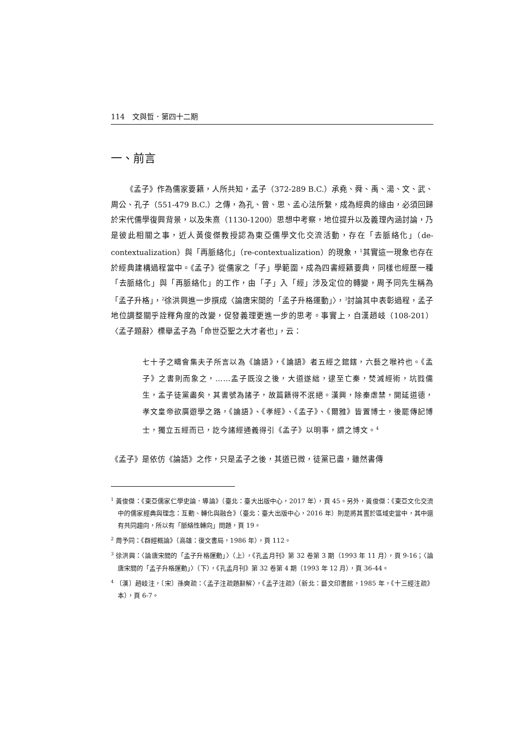114　文與哲．第四十二期
一、前言
《孟子》作為儒家要籍，人所共知，孟子（372-289 B.C.）承堯、舜、禹、湯、文、武、周公、孔子（551-479 B.C.）之傳，為孔、曾、思、孟心法所繫，成為經典的緣由，必須回歸於宋代儒學復興背景，以及朱熹（1130-1200）思想中考察，地位提升以及義理內涵討論，乃是彼此相關之事，近人黃俊傑教授認為東亞儒學文化交流活動，存在「去脈絡化」（de-contextualization）與「再脈絡化」（re-contextualization）的現象，<sup>1</sup>其實這一現象也存在於經典建構過程當中。《孟子》從儒家之「子」學範圍，成為四書經籍要典，同樣也經歷一種「去脈絡化」與「再脈絡化」的工作，由「子」入「經」涉及定位的轉變，周予同先生稱為「孟子升格」，<sup>2</sup>徐洪興進一步撰成〈論唐宋間的「孟子升格運動」〉，<sup>3</sup>討論其中表彰過程，孟子地位調整關乎詮釋角度的改變，促發義理更進一步的思考。事實上，自漢趙岐（108-201）〈孟子題辭〉標舉孟子為「命世亞聖之大才者也」，云：
七十子之疇會集夫子所言以為《論語》，《論語》者五經之錧鎋，六藝之喉衿也。《孟子》之書則而象之，……孟子既沒之後，大道遂絀，逮至亡秦，焚滅經術，坑戮儒生，孟子徒黨盡矣，其書號為諸子，故篇籍得不泯絕。漢興，除秦虐禁，開延道德，孝文皇帝欲廣遊學之路，《論語》、《孝經》、《孟子》、《爾雅》皆置博士，後罷傳記博士，獨立五經而已，訖今諸經通義得引《孟子》以明事，謂之博文。<sup>4</sup>
《孟子》是依仿《論語》之作，只是孟子之後，其道已微，徒黨已盡，雖然書傳
<sup>1</sup> 黃俊傑：《東亞儒家仁學史論．導論》（臺北：臺大出版中心，2017 年），頁 45。另外，黃俊傑：《東亞文化交流中的儒家經典與理念：互動、轉化與融合》（臺北：臺大出版中心，2016 年）則是將其置於區域史當中，其中還有共同趨向，所以有「脈絡性轉向」問題，頁 19。
<sup>2</sup> 周予同：《群經概論》（高雄：復文書局，1986 年），頁 112。
<sup>3</sup> 徐洪興：〈論唐宋間的「孟子升格運動」〉（上），《孔孟月刊》第 32 卷第 3 期（1993 年 11 月），頁 9-16；〈論唐宋間的「孟子升格運動」〉（下），《孔孟月刊》第 32 卷第 4 期（1993 年 12 月），頁 36-44。
<sup>4</sup> 〔漢〕趙岐注，〔宋〕孫奭疏：〈孟子注疏題辭解〉，《孟子注疏》（新北：藝文印書館，1985 年，《十三經注疏》本），頁 6-7。